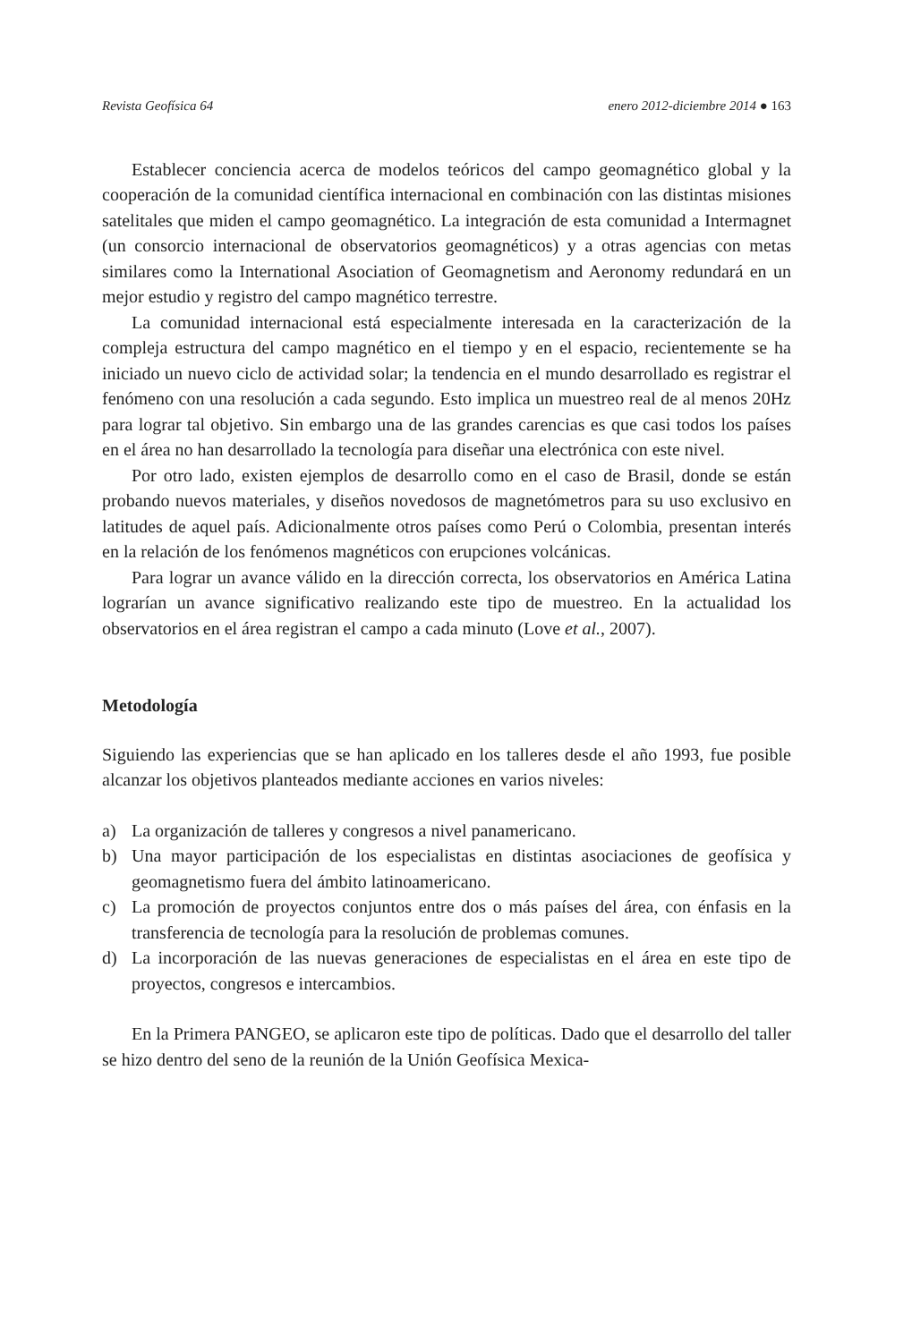Revista Geofísica 64 enero 2012-diciembre 2014 ● 163
Establecer conciencia acerca de modelos teóricos del campo geomagnético global y la cooperación de la comunidad científica internacional en combinación con las distintas misiones satelitales que miden el campo geomagnético. La integración de esta comunidad a Intermagnet (un consorcio internacional de observatorios geomagnéticos) y a otras agencias con metas similares como la International Asociation of Geomagnetism and Aeronomy redundará en un mejor estudio y registro del campo magnético terrestre.
La comunidad internacional está especialmente interesada en la caracterización de la compleja estructura del campo magnético en el tiempo y en el espacio, recientemente se ha iniciado un nuevo ciclo de actividad solar; la tendencia en el mundo desarrollado es registrar el fenómeno con una resolución a cada segundo. Esto implica un muestreo real de al menos 20Hz para lograr tal objetivo. Sin embargo una de las grandes carencias es que casi todos los países en el área no han desarrollado la tecnología para diseñar una electrónica con este nivel.
Por otro lado, existen ejemplos de desarrollo como en el caso de Brasil, donde se están probando nuevos materiales, y diseños novedosos de magnetómetros para su uso exclusivo en latitudes de aquel país. Adicionalmente otros países como Perú o Colombia, presentan interés en la relación de los fenómenos magnéticos con erupciones volcánicas.
Para lograr un avance válido en la dirección correcta, los observatorios en América Latina lograrían un avance significativo realizando este tipo de muestreo. En la actualidad los observatorios en el área registran el campo a cada minuto (Love et al., 2007).
Metodología
Siguiendo las experiencias que se han aplicado en los talleres desde el año 1993, fue posible alcanzar los objetivos planteados mediante acciones en varios niveles:
a) La organización de talleres y congresos a nivel panamericano.
b) Una mayor participación de los especialistas en distintas asociaciones de geofísica y geomagnetismo fuera del ámbito latinoamericano.
c) La promoción de proyectos conjuntos entre dos o más países del área, con énfasis en la transferencia de tecnología para la resolución de problemas comunes.
d) La incorporación de las nuevas generaciones de especialistas en el área en este tipo de proyectos, congresos e intercambios.
En la Primera PANGEO, se aplicaron este tipo de políticas. Dado que el desarrollo del taller se hizo dentro del seno de la reunión de la Unión Geofísica Mexica-